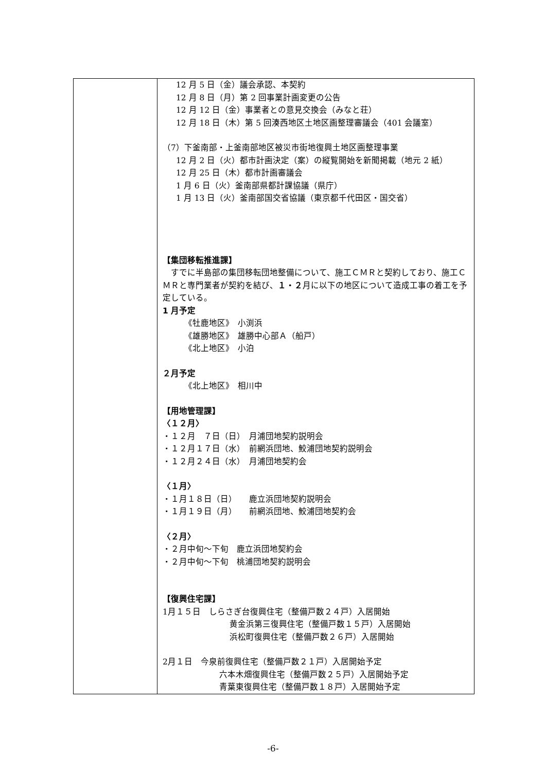| | 12 月 5 日（金）議会承認、本契約 12 月 8 日（月）第 2 回事業計画変更の公告 12 月 12 日（金）事業者との意見交換会（みなと荘） 12 月 18 日（木）第 5 回湊西地区土地区画整理審議会（401 会議室） （7）下釜南部・上釜南部地区被災市街地復興土地区画整理事業 12 月 2 日（火）都市計画決定（案）の縦覧開始を新聞掲載（地元 2 紙） 12 月 25 日（木）都市計画審議会 1 月 6 日（火）釜南部県都計課協議（県庁） 1 月 13 日（火）釜南部国交省協議（東京都千代田区・国交省） 【集団移転推進課】 すでに半島部の集団移転団地整備について、施工ＣＭＲと契約しており、施工ＣＭＲと専門業者が契約を結び、 １・２ 月に以下の地区について造成工事の着工を予定している。 1 月予定 《牡鹿地区》 小渕浜 《雄勝地区》 雄勝中心部Ａ（船戸） 《北上地区》 小泊 ２月予定 《北上地区》 相川中 【用地管理課】 〈１２月〉 ・１２月 ７日（日） 月浦団地契約説明会 ・１２月１７日（水） 前網浜団地、鮫浦団地契約説明会 ・１２月２４日（水） 月浦団地契約会 〈１月〉 ・１月１８日（日） 鹿立浜団地契約説明会 ・１月１９日（月） 前網浜団地、鮫浦団地契約会 〈２月〉 ・２月中旬～下旬 鹿立浜団地契約会 ・２月中旬～下旬 桃浦団地契約説明会 【復興住宅課】 1月１５日 しらさぎ台復興住宅（整備戸数２４戸）入居開始 黄金浜第三復興住宅（整備戸数１５戸）入居開始 浜松町復興住宅（整備戸数２６戸）入居開始 2月１日 今泉前復興住宅（整備戸数２１戸）入居開始予定 六本木畑復興住宅（整備戸数２５戸）入居開始予定 青葉東復興住宅（整備戸数１８戸）入居開始予定 |
-6-